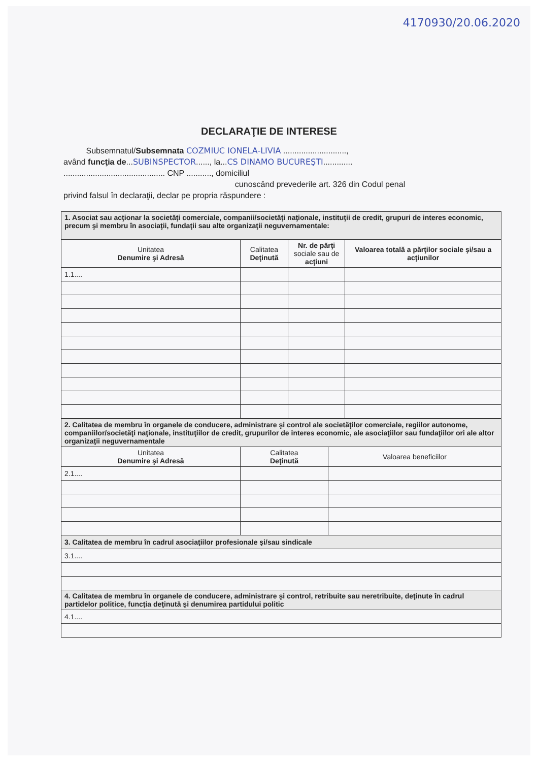4170930/20.06.2020
DECLARAŢIE DE INTERESE
Subsemnatul/Subsemnata COZMIUC IONELA-LIVIA ............................,
având funcţia de...SUBINSPECTOR......, la...CS DINAMO BUCUREŞTI.............
............................................. CNP ..........., domiciliul
cunoscând prevederile art. 326 din Codul penal
privind falsul în declaraţii, declar pe propria răspundere :
| 1. Asociat sau acţionar la societăţi comerciale, companii/societăţi naţionale, instituţii de credit, grupuri de interes economic, precum şi membru în asociaţii, fundaţii sau alte organizaţii neguvernamentale: | | | |
| Unitatea Denumire şi Adresă | Calitatea Deţinută | Nr. de părţi sociale sau de acţiuni | Valoarea totală a părţilor sociale şi/sau a acţiunilor |
| 1.1.... | | | |
| 2. Calitatea de membru în organele de conducere, administrare şi control ale societăţilor comerciale, regiilor autonome, companiilor/societăţi naţionale, instituţiilor de credit, grupurilor de interes economic, ale asociaţiilor sau fundaţiilor ori ale altor organizaţii neguvernamentale | | |
| Unitatea Denumire şi Adresă | Calitatea Deţinută | Valoarea beneficiilor |
| 2.1.... | | |
| 3. Calitatea de membru în cadrul asociaţiilor profesionale şi/sau sindicale | | |
| 3.1.... | | |
| 4. Calitatea de membru în organele de conducere, administrare şi control, retribuite sau neretribuite, deţinute în cadrul partidelor politice, funcţia deţinută şi denumirea partidului politic | | |
| 4.1.... | | |